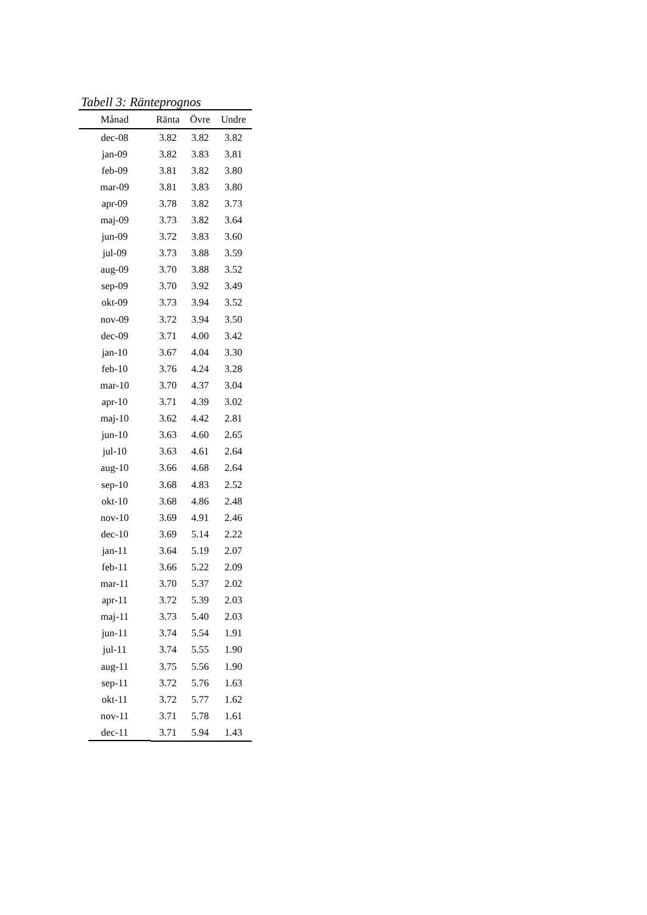Tabell 3: Ränteprognos
| Månad | Ränta | Övre | Undre |
| --- | --- | --- | --- |
| dec-08 | 3.82 | 3.82 | 3.82 |
| jan-09 | 3.82 | 3.83 | 3.81 |
| feb-09 | 3.81 | 3.82 | 3.80 |
| mar-09 | 3.81 | 3.83 | 3.80 |
| apr-09 | 3.78 | 3.82 | 3.73 |
| maj-09 | 3.73 | 3.82 | 3.64 |
| jun-09 | 3.72 | 3.83 | 3.60 |
| jul-09 | 3.73 | 3.88 | 3.59 |
| aug-09 | 3.70 | 3.88 | 3.52 |
| sep-09 | 3.70 | 3.92 | 3.49 |
| okt-09 | 3.73 | 3.94 | 3.52 |
| nov-09 | 3.72 | 3.94 | 3.50 |
| dec-09 | 3.71 | 4.00 | 3.42 |
| jan-10 | 3.67 | 4.04 | 3.30 |
| feb-10 | 3.76 | 4.24 | 3.28 |
| mar-10 | 3.70 | 4.37 | 3.04 |
| apr-10 | 3.71 | 4.39 | 3.02 |
| maj-10 | 3.62 | 4.42 | 2.81 |
| jun-10 | 3.63 | 4.60 | 2.65 |
| jul-10 | 3.63 | 4.61 | 2.64 |
| aug-10 | 3.66 | 4.68 | 2.64 |
| sep-10 | 3.68 | 4.83 | 2.52 |
| okt-10 | 3.68 | 4.86 | 2.48 |
| nov-10 | 3.69 | 4.91 | 2.46 |
| dec-10 | 3.69 | 5.14 | 2.22 |
| jan-11 | 3.64 | 5.19 | 2.07 |
| feb-11 | 3.66 | 5.22 | 2.09 |
| mar-11 | 3.70 | 5.37 | 2.02 |
| apr-11 | 3.72 | 5.39 | 2.03 |
| maj-11 | 3.73 | 5.40 | 2.03 |
| jun-11 | 3.74 | 5.54 | 1.91 |
| jul-11 | 3.74 | 5.55 | 1.90 |
| aug-11 | 3.75 | 5.56 | 1.90 |
| sep-11 | 3.72 | 5.76 | 1.63 |
| okt-11 | 3.72 | 5.77 | 1.62 |
| nov-11 | 3.71 | 5.78 | 1.61 |
| dec-11 | 3.71 | 5.94 | 1.43 |